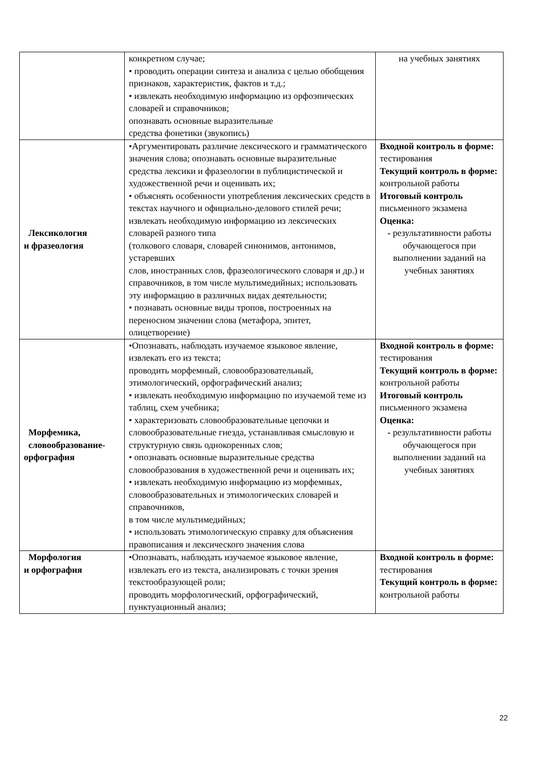| | конкретном случае; • проводить операции синтеза и анализа с целью обобщения признаков, характеристик, фактов и т.д.; • извлекать необходимую информацию из орфоэпических словарей и справочников; опознавать основные выразительные средства фонетики (звукопись) | на учебных занятиях |
| Лексикология и фразеология | •Аргументировать различие лексического и грамматического значения слова; опознавать основные выразительные средства лексики и фразеологии в публицистической и художественной речи и оценивать их; • объяснять особенности употребления лексических средств в текстах научного и официально-делового стилей речи; извлекать необходимую информацию из лексических словарей разного типа (толкового словаря, словарей синонимов, антонимов, устаревших слов, иностранных слов, фразеологического словаря и др.) и справочников, в том числе мультимедийных; использовать эту информацию в различных видах деятельности; • познавать основные виды тропов, построенных на переносном значении слова (метафора, эпитет, олицетворение) | Входной контроль в форме: тестирования Текущий контроль в форме: контрольной работы Итоговый контроль письменного экзамена Оценка: - результативности работы обучающегося при выполнении заданий на учебных занятиях |
| Морфемика, словообразование- орфография | •Опознавать, наблюдать изучаемое языковое явление, извлекать его из текста; проводить морфемный, словообразовательный, этимологический, орфографический анализ; • извлекать необходимую информацию по изучаемой теме из таблиц, схем учебника; • характеризовать словообразовательные цепочки и словообразовательные гнезда, устанавливая смысловую и структурную связь однокоренных слов; • опознавать основные выразительные средства словообразования в художественной речи и оценивать их; • извлекать необходимую информацию из морфемных, словообразовательных и этимологических словарей и справочников, в том числе мультимедийных; • использовать этимологическую справку для объяснения правописания и лексического значения слова | Входной контроль в форме: тестирования Текущий контроль в форме: контрольной работы Итоговый контроль письменного экзамена Оценка: - результативности работы обучающегося при выполнении заданий на учебных занятиях |
| Морфология и орфография | •Опознавать, наблюдать изучаемое языковое явление, извлекать его из текста, анализировать с точки зрения текстообразующей роли; проводить морфологический, орфографический, пунктуационный анализ; | Входной контроль в форме: тестирования Текущий контроль в форме: контрольной работы |
22